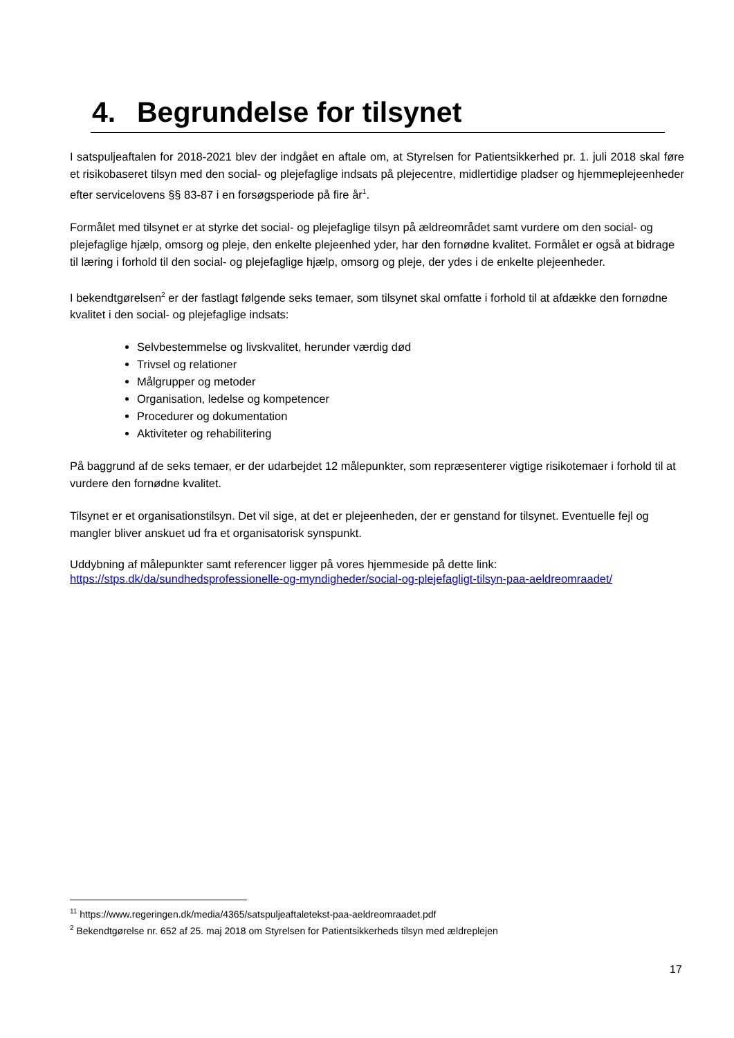4. Begrundelse for tilsynet
I satspuljeaftalen for 2018-2021 blev der indgået en aftale om, at Styrelsen for Patientsikkerhed pr. 1. juli 2018 skal føre et risikobaseret tilsyn med den social- og plejefaglige indsats på plejecentre, midlertidige pladser og hjemmeplejeenheder efter servicelovens §§ 83-87 i en forsøgsperiode på fire år<sup>1</sup>.
Formålet med tilsynet er at styrke det social- og plejefaglige tilsyn på ældreområdet samt vurdere om den social- og plejefaglige hjælp, omsorg og pleje, den enkelte plejeenhed yder, har den fornødne kvalitet. Formålet er også at bidrage til læring i forhold til den social- og plejefaglige hjælp, omsorg og pleje, der ydes i de enkelte plejeenheder.
I bekendtgørelsen<sup>2</sup> er der fastlagt følgende seks temaer, som tilsynet skal omfatte i forhold til at afdække den fornødne kvalitet i den social- og plejefaglige indsats:
Selvbestemmelse og livskvalitet, herunder værdig død
Trivsel og relationer
Målgrupper og metoder
Organisation, ledelse og kompetencer
Procedurer og dokumentation
Aktiviteter og rehabilitering
På baggrund af de seks temaer, er der udarbejdet 12 målepunkter, som repræsenterer vigtige risikotemaer i forhold til at vurdere den fornødne kvalitet.
Tilsynet er et organisationstilsyn. Det vil sige, at det er plejeenheden, der er genstand for tilsynet. Eventuelle fejl og mangler bliver anskuet ud fra et organisatorisk synspunkt.
Uddybning af målepunkter samt referencer ligger på vores hjemmeside på dette link:
https://stps.dk/da/sundhedsprofessionelle-og-myndigheder/social-og-plejefagligt-tilsyn-paa-aeldreomraadet/
<sup>11</sup> https://www.regeringen.dk/media/4365/satspuljeaftaletekst-paa-aeldreomraadet.pdf
<sup>2</sup> Bekendtgørelse nr. 652 af 25. maj 2018 om Styrelsen for Patientsikkerheds tilsyn med ældreplejen
17